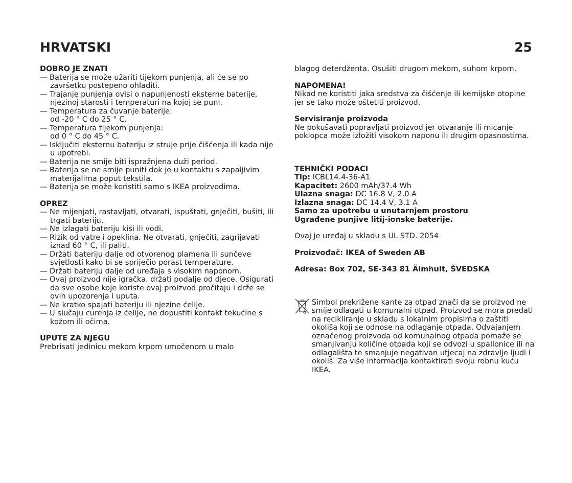HRVATSKI 25
DOBRO JE ZNATI
— Baterija se može užariti tijekom punjenja, ali će se po završetku postepeno ohladiti.
— Trajanje punjenja ovisi o napunjenosti eksterne baterije, njezinoj starosti i temperaturi na kojoj se puni.
— Temperatura za čuvanje baterije:
od -20 ° C do 25 ° C.
— Temperatura tijekom punjenja:
od 0 ° C do 45 ° C.
— Isključiti eksternu bateriju iz struje prije čišćenja ili kada nije u upotrebi.
— Baterija ne smije biti ispražnjena duži period.
— Baterija se ne smije puniti dok je u kontaktu s zapaljivim materijalima poput tekstila.
— Baterija se može koristiti samo s IKEA proizvodima.
OPREZ
— Ne mijenjati, rastavljati, otvarati, ispuštati, gnječiti, bušiti, ili trgati bateriju.
— Ne izlagati bateriju kiši ili vodi.
— Rizik od vatre i opeklina. Ne otvarati, gnječiti, zagrijavati iznad 60 ° C, ili paliti.
— Držati bateriju dalje od otvorenog plamena ili sunčeve svjetlosti kako bi se spriječio porast temperature.
— Držati bateriju dalje od uređaja s visokim naponom.
— Ovaj proizvod nije igračka. držati podalje od djece. Osigurati da sve osobe koje koriste ovaj proizvod pročitaju i drže se ovih upozorenja i uputa.
— Ne kratko spajati bateriju ili njezine ćelije.
— U slučaju curenja iz ćelije, ne dopustiti kontakt tekućine s kožom ili očima.
UPUTE ZA NJEGU
Prebrisati jedinicu mekom krpom umočenom u malo
blagog deterdženta. Osušiti drugom mekom, suhom krpom.
NAPOMENA!
Nikad ne koristiti jaka sredstva za čišćenje ili kemijske otopine jer se tako može oštetiti proizvod.
Servisiranje proizvoda
Ne pokušavati popravljati proizvod jer otvaranje ili micanje poklopca može izložiti visokom naponu ili drugim opasnostima.
TEHNIČKI PODACI
Tip: ICBL14.4-36-A1
Kapacitet: 2600 mAh/37.4 Wh
Ulazna snaga: DC 16.8 V, 2.0 A
Izlazna snaga: DC 14.4 V, 3.1 A
Samo za upotrebu u unutarnjem prostoru
Ugrađene punjive litij-ionske baterije.
Ovaj je uređaj u skladu s UL STD. 2054
Proizvođač: IKEA of Sweden AB
Adresa: Box 702, SE-343 81 Älmhult, ŠVEDSKA
Simbol prekrižene kante za otpad znači da se proizvod ne smije odlagati u komunalni otpad. Proizvod se mora predati na recikliranje u skladu s lokalnim propisima o zaštiti okoliša koji se odnose na odlaganje otpada. Odvajanjem označenog proizvoda od komunalnog otpada pomaže se smanjivanju količine otpada koji se odvozi u spalionice ili na odlagališta te smanjuje negativan utjecaj na zdravlje ljudi i okoliš. Za više informacija kontaktirati svoju robnu kuću IKEA.